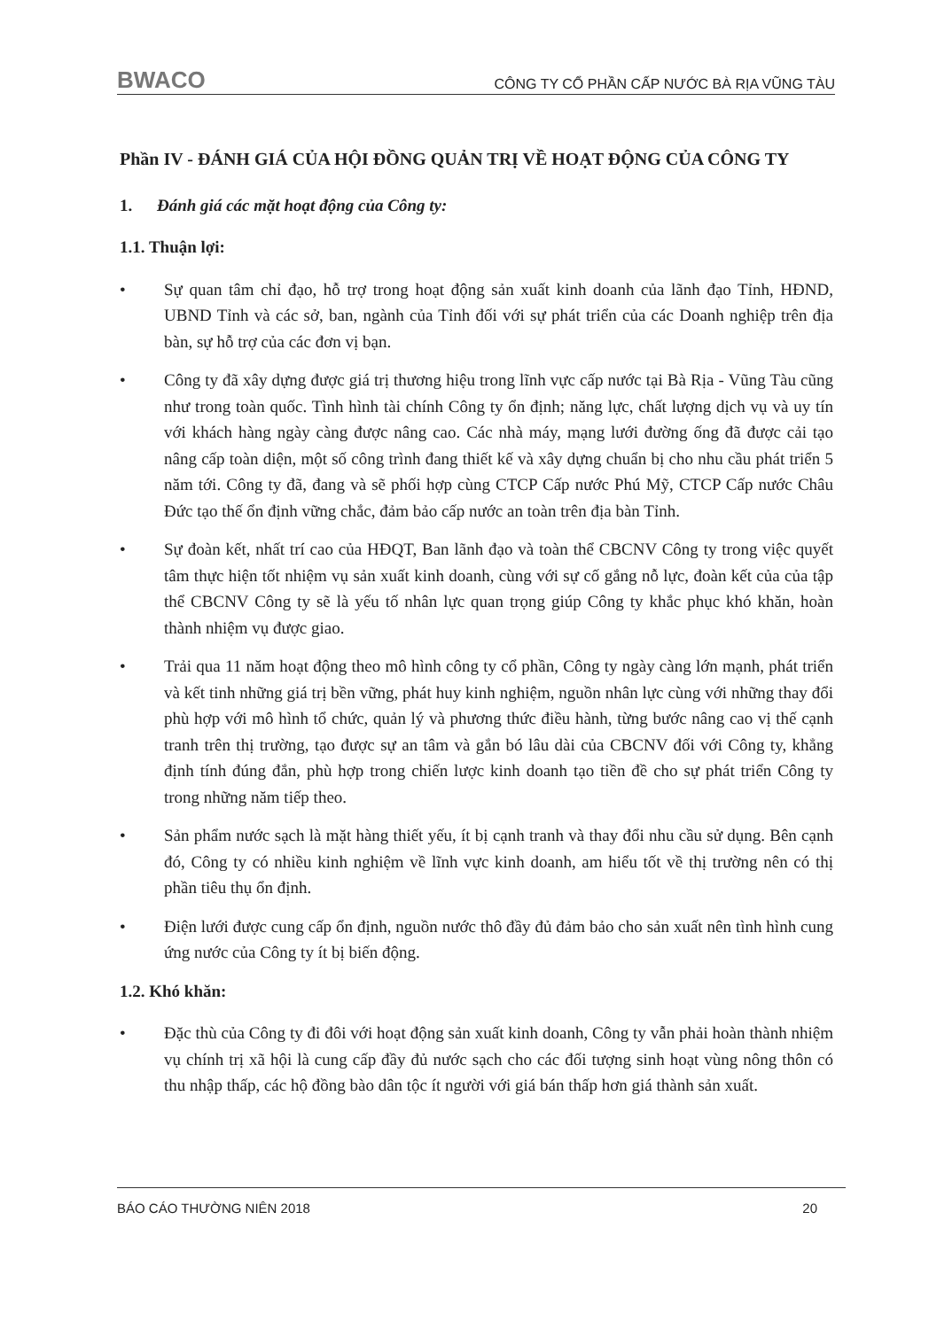BWACO CÔNG TY CỔ PHẦN CẤP NƯỚC BÀ RỊA VŨNG TÀU
Phần IV - ĐÁNH GIÁ CỦA HỘI ĐỒNG QUẢN TRỊ VỀ HOẠT ĐỘNG CỦA CÔNG TY
1. Đánh giá các mặt hoạt động của Công ty:
1.1. Thuận lợi:
• Sự quan tâm chỉ đạo, hỗ trợ trong hoạt động sản xuất kinh doanh của lãnh đạo Tỉnh, HĐND, UBND Tỉnh và các sở, ban, ngành của Tỉnh đối với sự phát triển của các Doanh nghiệp trên địa bàn, sự hỗ trợ của các đơn vị bạn.
• Công ty đã xây dựng được giá trị thương hiệu trong lĩnh vực cấp nước tại Bà Rịa - Vũng Tàu cũng như trong toàn quốc. Tình hình tài chính Công ty ổn định; năng lực, chất lượng dịch vụ và uy tín với khách hàng ngày càng được nâng cao. Các nhà máy, mạng lưới đường ống đã được cải tạo nâng cấp toàn diện, một số công trình đang thiết kế và xây dựng chuẩn bị cho nhu cầu phát triển 5 năm tới. Công ty đã, đang và sẽ phối hợp cùng CTCP Cấp nước Phú Mỹ, CTCP Cấp nước Châu Đức tạo thế ổn định vững chắc, đảm bảo cấp nước an toàn trên địa bàn Tỉnh.
• Sự đoàn kết, nhất trí cao của HĐQT, Ban lãnh đạo và toàn thể CBCNV Công ty trong việc quyết tâm thực hiện tốt nhiệm vụ sản xuất kinh doanh, cùng với sự cố gắng nỗ lực, đoàn kết của của tập thể CBCNV Công ty sẽ là yếu tố nhân lực quan trọng giúp Công ty khắc phục khó khăn, hoàn thành nhiệm vụ được giao.
• Trải qua 11 năm hoạt động theo mô hình công ty cổ phần, Công ty ngày càng lớn mạnh, phát triển và kết tinh những giá trị bền vững, phát huy kinh nghiệm, nguồn nhân lực cùng với những thay đổi phù hợp với mô hình tổ chức, quản lý và phương thức điều hành, từng bước nâng cao vị thế cạnh tranh trên thị trường, tạo được sự an tâm và gắn bó lâu dài của CBCNV đối với Công ty, khẳng định tính đúng đắn, phù hợp trong chiến lược kinh doanh tạo tiền đề cho sự phát triển Công ty trong những năm tiếp theo.
• Sản phẩm nước sạch là mặt hàng thiết yếu, ít bị cạnh tranh và thay đổi nhu cầu sử dụng. Bên cạnh đó, Công ty có nhiều kinh nghiệm về lĩnh vực kinh doanh, am hiểu tốt về thị trường nên có thị phần tiêu thụ ổn định.
• Điện lưới được cung cấp ổn định, nguồn nước thô đầy đủ đảm bảo cho sản xuất nên tình hình cung ứng nước của Công ty ít bị biến động.
1.2. Khó khăn:
• Đặc thù của Công ty đi đôi với hoạt động sản xuất kinh doanh, Công ty vẫn phải hoàn thành nhiệm vụ chính trị xã hội là cung cấp đầy đủ nước sạch cho các đối tượng sinh hoạt vùng nông thôn có thu nhập thấp, các hộ đồng bào dân tộc ít người với giá bán thấp hơn giá thành sản xuất.
BÁO CÁO THƯỜNG NIÊN 2018 20